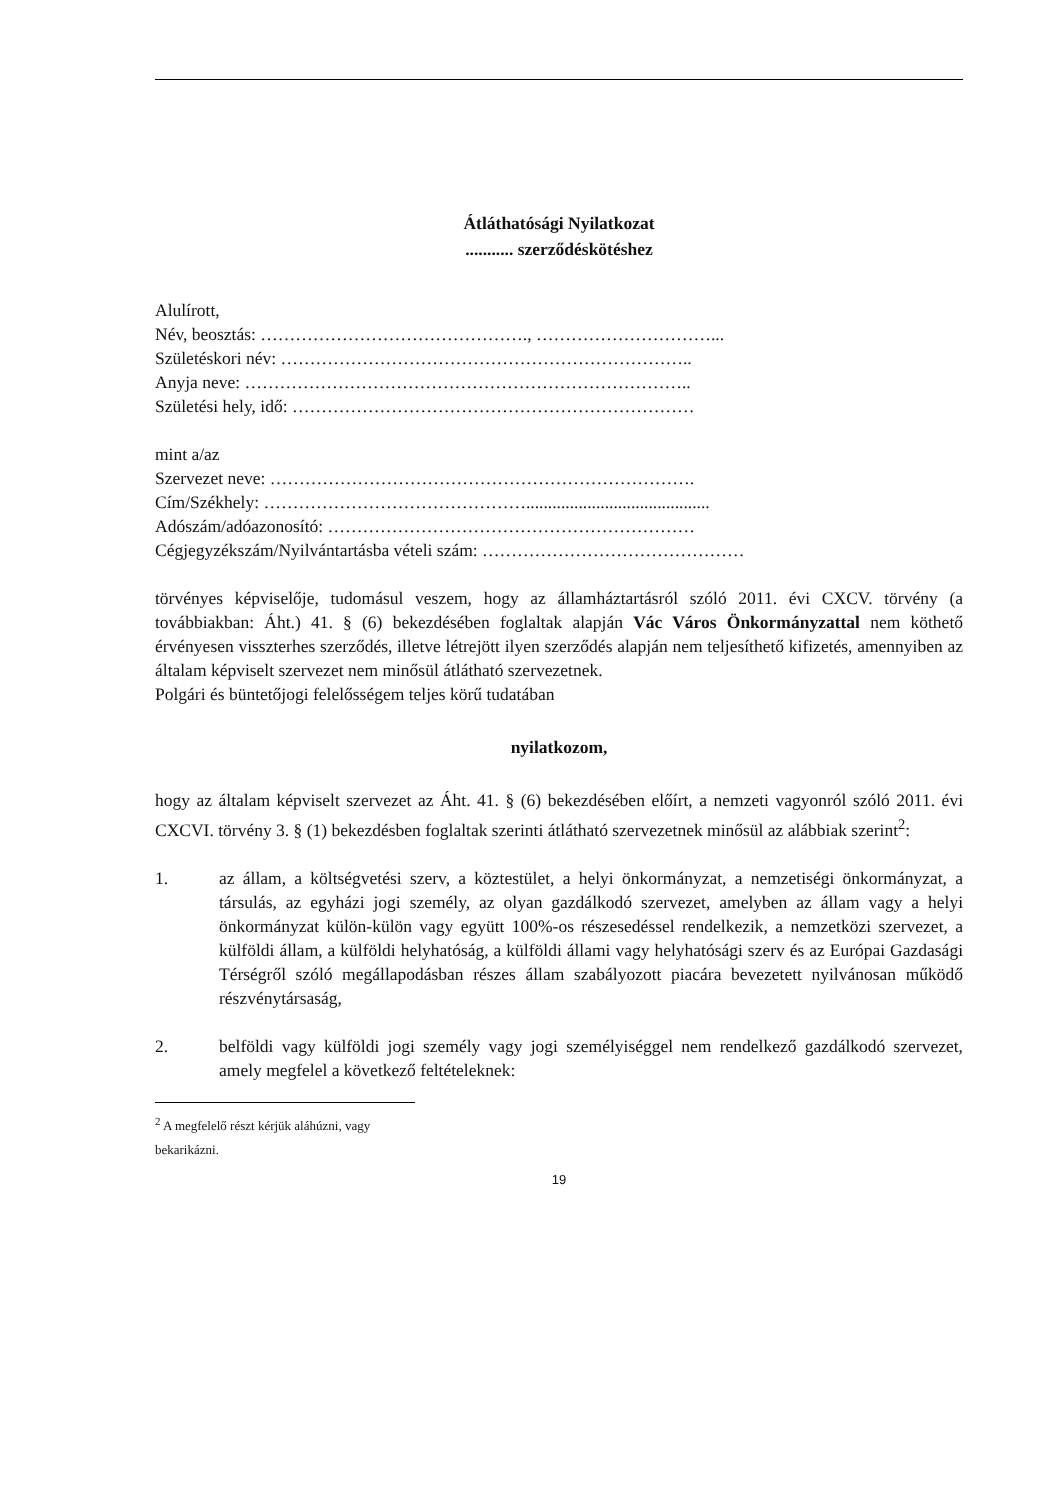Átláthatósági Nyilatkozat
........... szerződéskötéshez
Alulírott,
Név, beosztás: ………………………………………., …………………………...
Születéskori név: ……………………………………………………………..
Anyja neve: …………………………………………………………………..
Születési hely, idő: ……………………………………………………………
mint a/az
Szervezet neve: ……………………………………………………………….
Cím/Székhely: ………………………………………..........................................
Adószám/adóazonosító: ………………………………………………………
Cégjegyzékszám/Nyilvántartásba vételi szám: ………………………………………
törvényes képviselője, tudomásul veszem, hogy az államháztartásról szóló 2011. évi CXCV. törvény (a továbbiakban: Áht.) 41. § (6) bekezdésében foglaltak alapján Vác Város Önkormányzattal nem köthető érvényesen visszterhes szerződés, illetve létrejött ilyen szerződés alapján nem teljesíthető kifizetés, amennyiben az általam képviselt szervezet nem minősül átlátható szervezetnek.
Polgári és büntetőjogi felelősségem teljes körű tudatában
nyilatkozom,
hogy az általam képviselt szervezet az Áht. 41. § (6) bekezdésében előírt, a nemzeti vagyonról szóló 2011. évi CXCVI. törvény 3. § (1) bekezdésben foglaltak szerinti átlátható szervezetnek minősül az alábbiak szerint<sup>2</sup>:
1. az állam, a költségvetési szerv, a köztestület, a helyi önkormányzat, a nemzetiségi önkormányzat, a társulás, az egyházi jogi személy, az olyan gazdálkodó szervezet, amelyben az állam vagy a helyi önkormányzat külön-külön vagy együtt 100%-os részesedéssel rendelkezik, a nemzetközi szervezet, a külföldi állam, a külföldi helyhatóság, a külföldi állami vagy helyhatósági szerv és az Európai Gazdasági Térségről szóló megállapodásban részes állam szabályozott piacára bevezetett nyilvánosan működő részvénytársaság,
2. belföldi vagy külföldi jogi személy vagy jogi személyiséggel nem rendelkező gazdálkodó szervezet, amely megfelel a következő feltételeknek:
<sup>2</sup> A megfelelő részt kérjük aláhúzni, vagy bekarikázni.
19